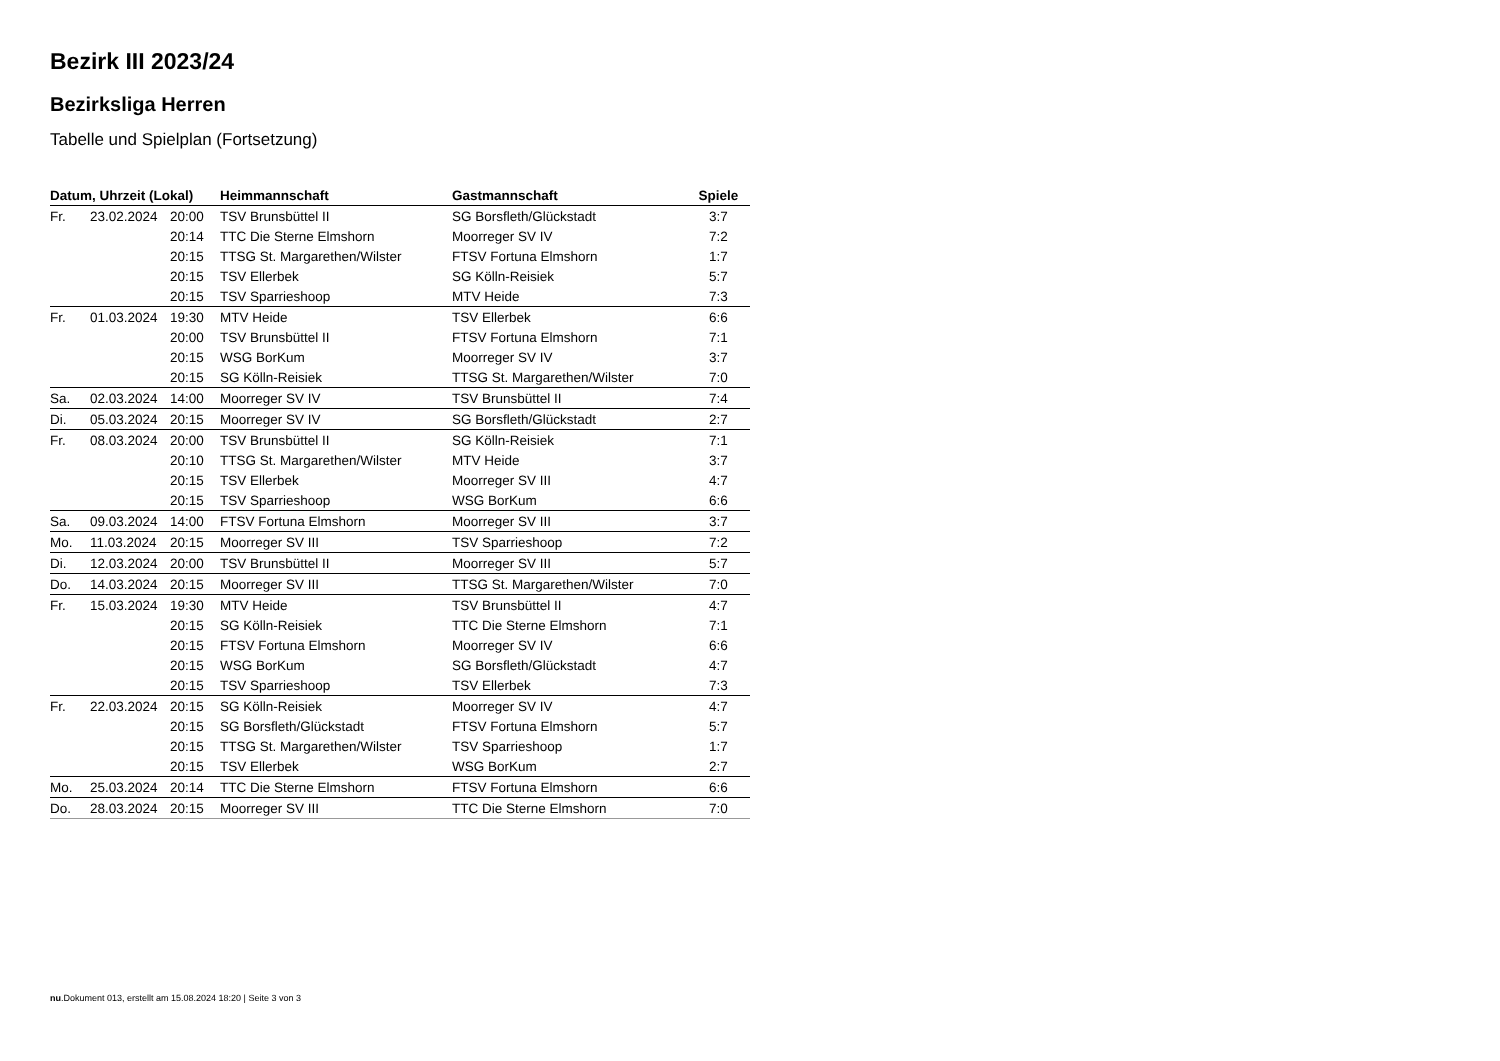Bezirk III 2023/24
Bezirksliga Herren
Tabelle und Spielplan (Fortsetzung)
| Datum, Uhrzeit (Lokal) | | | Heimmannschaft | Gastmannschaft | Spiele |
| --- | --- | --- | --- | --- | --- |
| Fr. | 23.02.2024 | 20:00 | TSV Brunsbüttel II | SG Borsfleth/Glückstadt | 3:7 |
| | | 20:14 | TTC Die Sterne Elmshorn | Moorreger SV IV | 7:2 |
| | | 20:15 | TTSG St. Margarethen/Wilster | FTSV Fortuna Elmshorn | 1:7 |
| | | 20:15 | TSV Ellerbek | SG Kölln-Reisiek | 5:7 |
| | | 20:15 | TSV Sparrieshoop | MTV Heide | 7:3 |
| Fr. | 01.03.2024 | 19:30 | MTV Heide | TSV Ellerbek | 6:6 |
| | | 20:00 | TSV Brunsbüttel II | FTSV Fortuna Elmshorn | 7:1 |
| | | 20:15 | WSG BorKum | Moorreger SV IV | 3:7 |
| | | 20:15 | SG Kölln-Reisiek | TTSG St. Margarethen/Wilster | 7:0 |
| Sa. | 02.03.2024 | 14:00 | Moorreger SV IV | TSV Brunsbüttel II | 7:4 |
| Di. | 05.03.2024 | 20:15 | Moorreger SV IV | SG Borsfleth/Glückstadt | 2:7 |
| Fr. | 08.03.2024 | 20:00 | TSV Brunsbüttel II | SG Kölln-Reisiek | 7:1 |
| | | 20:10 | TTSG St. Margarethen/Wilster | MTV Heide | 3:7 |
| | | 20:15 | TSV Ellerbek | Moorreger SV III | 4:7 |
| | | 20:15 | TSV Sparrieshoop | WSG BorKum | 6:6 |
| Sa. | 09.03.2024 | 14:00 | FTSV Fortuna Elmshorn | Moorreger SV III | 3:7 |
| Mo. | 11.03.2024 | 20:15 | Moorreger SV III | TSV Sparrieshoop | 7:2 |
| Di. | 12.03.2024 | 20:00 | TSV Brunsbüttel II | Moorreger SV III | 5:7 |
| Do. | 14.03.2024 | 20:15 | Moorreger SV III | TTSG St. Margarethen/Wilster | 7:0 |
| Fr. | 15.03.2024 | 19:30 | MTV Heide | TSV Brunsbüttel II | 4:7 |
| | | 20:15 | SG Kölln-Reisiek | TTC Die Sterne Elmshorn | 7:1 |
| | | 20:15 | FTSV Fortuna Elmshorn | Moorreger SV IV | 6:6 |
| | | 20:15 | WSG BorKum | SG Borsfleth/Glückstadt | 4:7 |
| | | 20:15 | TSV Sparrieshoop | TSV Ellerbek | 7:3 |
| Fr. | 22.03.2024 | 20:15 | SG Kölln-Reisiek | Moorreger SV IV | 4:7 |
| | | 20:15 | SG Borsfleth/Glückstadt | FTSV Fortuna Elmshorn | 5:7 |
| | | 20:15 | TTSG St. Margarethen/Wilster | TSV Sparrieshoop | 1:7 |
| | | 20:15 | TSV Ellerbek | WSG BorKum | 2:7 |
| Mo. | 25.03.2024 | 20:14 | TTC Die Sterne Elmshorn | FTSV Fortuna Elmshorn | 6:6 |
| Do. | 28.03.2024 | 20:15 | Moorreger SV III | TTC Die Sterne Elmshorn | 7:0 |
nu.Dokument 013, erstellt am 15.08.2024 18:20 | Seite 3 von 3